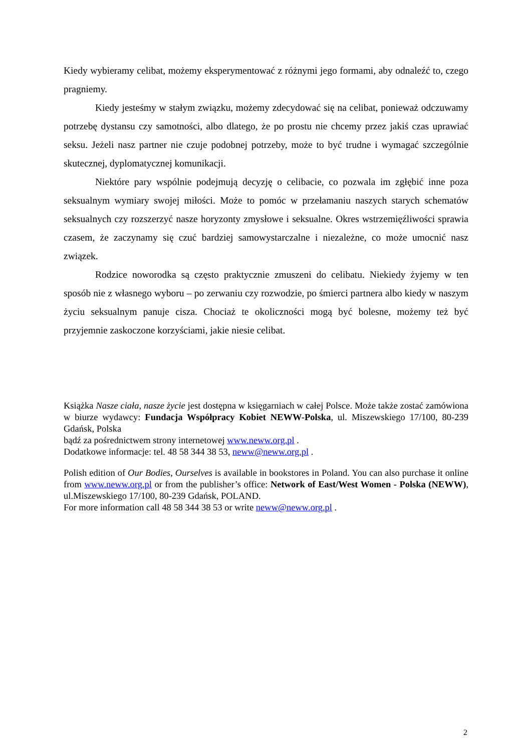Kiedy wybieramy celibat, możemy eksperymentować z różnymi jego formami, aby odnaleźć to, czego pragniemy.
Kiedy jesteśmy w stałym związku, możemy zdecydować się na celibat, ponieważ odczuwamy potrzebę dystansu czy samotności, albo dlatego, że po prostu nie chcemy przez jakiś czas uprawiać seksu. Jeżeli nasz partner nie czuje podobnej potrzeby, może to być trudne i wymagać szczególnie skutecznej, dyplomatycznej komunikacji.
Niektóre pary wspólnie podejmują decyzję o celibacie, co pozwala im zgłębić inne poza seksualnym wymiary swojej miłości. Może to pomóc w przełamaniu naszych starych schematów seksualnych czy rozszerzyć nasze horyzonty zmysłowe i seksualne. Okres wstrzemięźliwości sprawia czasem, że zaczynamy się czuć bardziej samowystarczalne i niezależne, co może umocnić nasz związek.
Rodzice noworodka są często praktycznie zmuszeni do celibatu. Niekiedy żyjemy w ten sposób nie z własnego wyboru – po zerwaniu czy rozwodzie, po śmierci partnera albo kiedy w naszym życiu seksualnym panuje cisza. Chociaż te okoliczności mogą być bolesne, możemy też być przyjemnie zaskoczone korzyściami, jakie niesie celibat.
Książka Nasze ciała, nasze życie jest dostępna w księgarniach w całej Polsce. Może także zostać zamówiona w biurze wydawcy: Fundacja Współpracy Kobiet NEWW-Polska, ul. Miszewskiego 17/100, 80-239 Gdańsk, Polska
bądź za pośrednictwem strony internetowej www.neww.org.pl .
Dodatkowe informacje: tel. 48 58 344 38 53, neww@neww.org.pl .
Polish edition of Our Bodies, Ourselves is available in bookstores in Poland. You can also purchase it online from www.neww.org.pl or from the publisher’s office: Network of East/West Women - Polska (NEWW), ul.Miszewskiego 17/100, 80-239 Gdańsk, POLAND.
For more information call 48 58 344 38 53 or write neww@neww.org.pl .
2